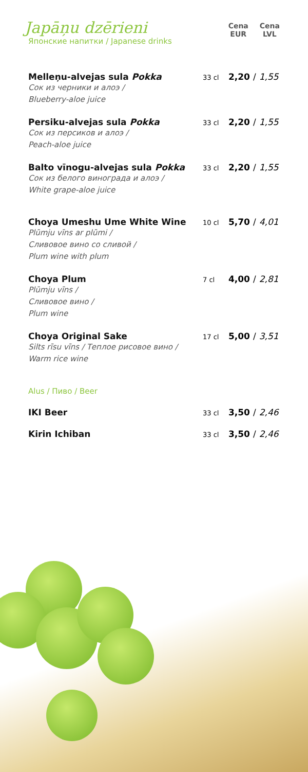Japāņu dzērieni
Японские напитки / Japanese drinks
Cena
EUR
Cena
LVL
| Melleņu-alvejas sula Pokka Сок из черники и алоэ / Blueberry-aloe juice | 33 cl | 2,20 / 1,55 |
| Persiku-alvejas sula Pokka Сок из персиков и алоэ / Peach-aloe juice | 33 cl | 2,20 / 1,55 |
| Balto vīnogu-alvejas sula Pokka Сок из белого винограда и алоэ / White grape-aloe juice | 33 cl | 2,20 / 1,55 |
| Choya Umeshu Ume White Wine Plūmju vīns ar plūmi / Сливовое вино со сливой / Plum wine with plum | 10 cl | 5,70 / 4,01 |
| Choya Plum Plūmju vīns / Сливовое вино / Plum wine | 7 cl | 4,00 / 2,81 |
| Choya Original Sake Silts rīsu vīns / Теплое рисовое вино / Warm rice wine | 17 cl | 5,00 / 3,51 |
| Alus / Пиво / Beer | | |
| IKI Beer | 33 cl | 3,50 / 2,46 |
| Kirin Ichiban | 33 cl | 3,50 / 2,46 |